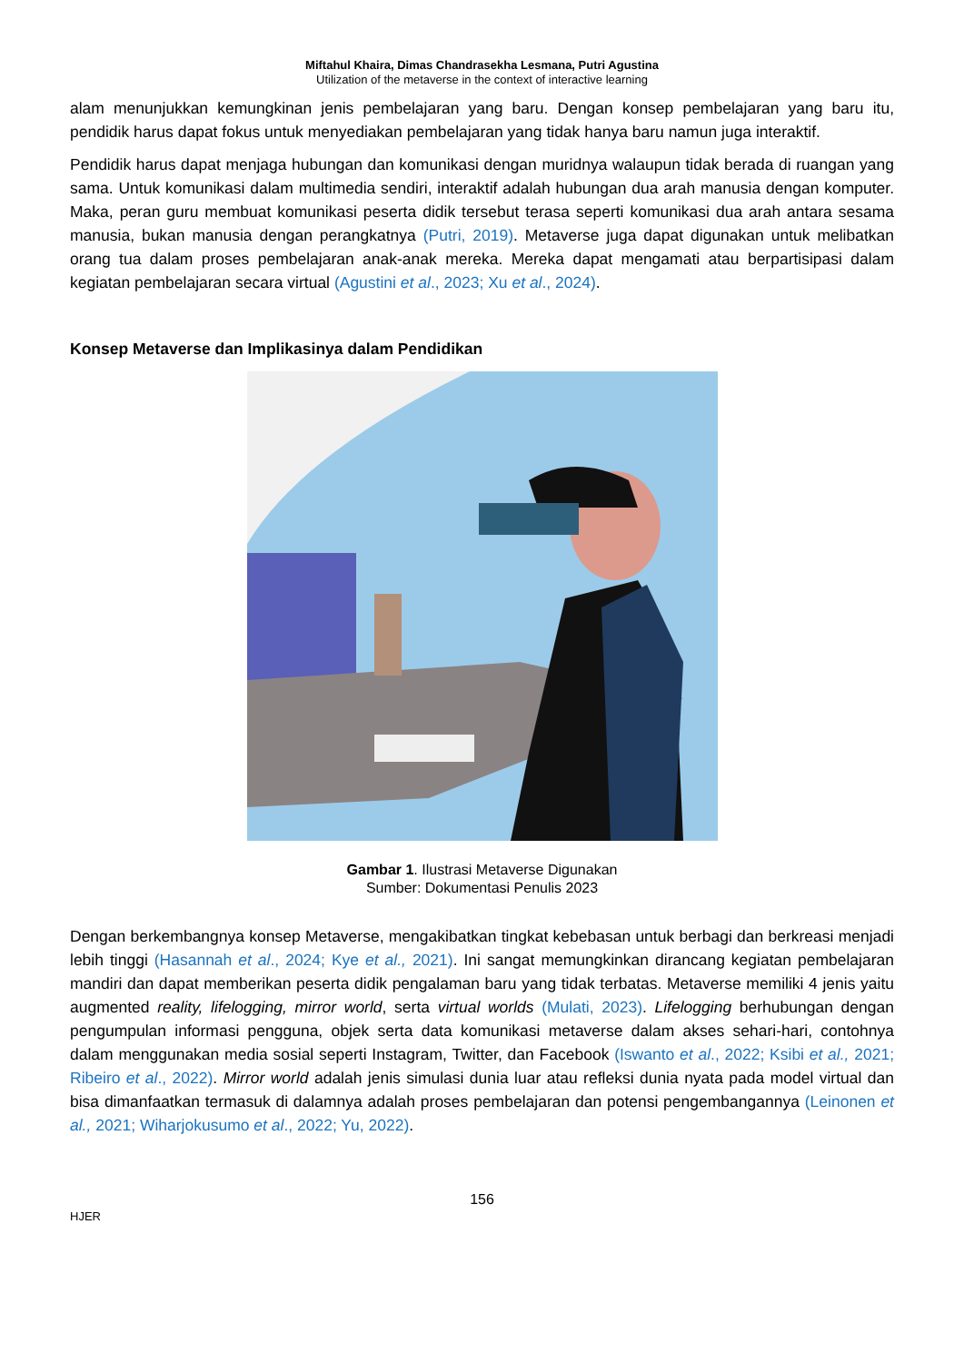Miftahul Khaira, Dimas Chandrasekha Lesmana, Putri Agustina
Utilization of the metaverse in the context of interactive learning
alam menunjukkan kemungkinan jenis pembelajaran yang baru. Dengan konsep pembelajaran yang baru itu, pendidik harus dapat fokus untuk menyediakan pembelajaran yang tidak hanya baru namun juga interaktif.
Pendidik harus dapat menjaga hubungan dan komunikasi dengan muridnya walaupun tidak berada di ruangan yang sama. Untuk komunikasi dalam multimedia sendiri, interaktif adalah hubungan dua arah manusia dengan komputer. Maka, peran guru membuat komunikasi peserta didik tersebut terasa seperti komunikasi dua arah antara sesama manusia, bukan manusia dengan perangkatnya (Putri, 2019). Metaverse juga dapat digunakan untuk melibatkan orang tua dalam proses pembelajaran anak-anak mereka. Mereka dapat mengamati atau berpartisipasi dalam kegiatan pembelajaran secara virtual (Agustini et al., 2023; Xu et al., 2024).
Konsep Metaverse dan Implikasinya dalam Pendidikan
Gambar 1. Ilustrasi Metaverse Digunakan
Sumber: Dokumentasi Penulis 2023
Dengan berkembangnya konsep Metaverse, mengakibatkan tingkat kebebasan untuk berbagi dan berkreasi menjadi lebih tinggi (Hasannah et al., 2024; Kye et al., 2021). Ini sangat memungkinkan dirancang kegiatan pembelajaran mandiri dan dapat memberikan peserta didik pengalaman baru yang tidak terbatas. Metaverse memiliki 4 jenis yaitu augmented reality, lifelogging, mirror world, serta virtual worlds (Mulati, 2023). Lifelogging berhubungan dengan pengumpulan informasi pengguna, objek serta data komunikasi metaverse dalam akses sehari-hari, contohnya dalam menggunakan media sosial seperti Instagram, Twitter, dan Facebook (Iswanto et al., 2022; Ksibi et al., 2021; Ribeiro et al., 2022). Mirror world adalah jenis simulasi dunia luar atau refleksi dunia nyata pada model virtual dan bisa dimanfaatkan termasuk di dalamnya adalah proses pembelajaran dan potensi pengembangannya (Leinonen et al., 2021; Wiharjokusumo et al., 2022; Yu, 2022).
156
HJER